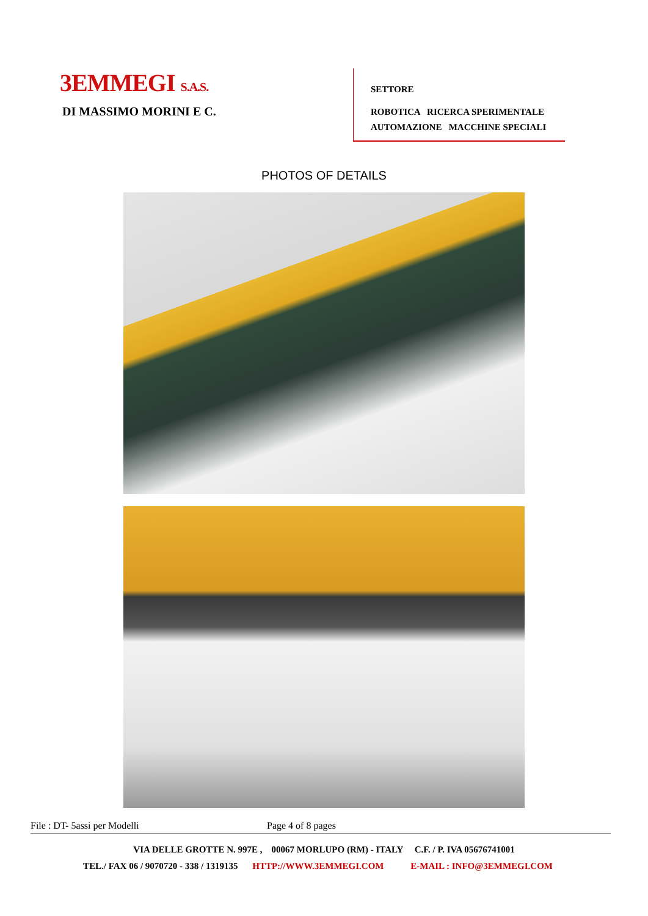3EMMEGI S.A.S.
DI MASSIMO MORINI E C.
SETTORE
ROBOTICA RICERCA SPERIMENTALE
AUTOMAZIONE MACCHINE SPECIALI
PHOTOS OF DETAILS
File : DT- 5assi per Modelli Page 4 of 8 pages
VIA DELLE GROTTE N. 997E , 00067 MORLUPO (RM) - ITALY C.F. / P. IVA 05676741001
TEL./ FAX 06 / 9070720 - 338 / 1319135 HTTP://WWW.3EMMEGI.COM E-MAIL : INFO@3EMMEGI.COM